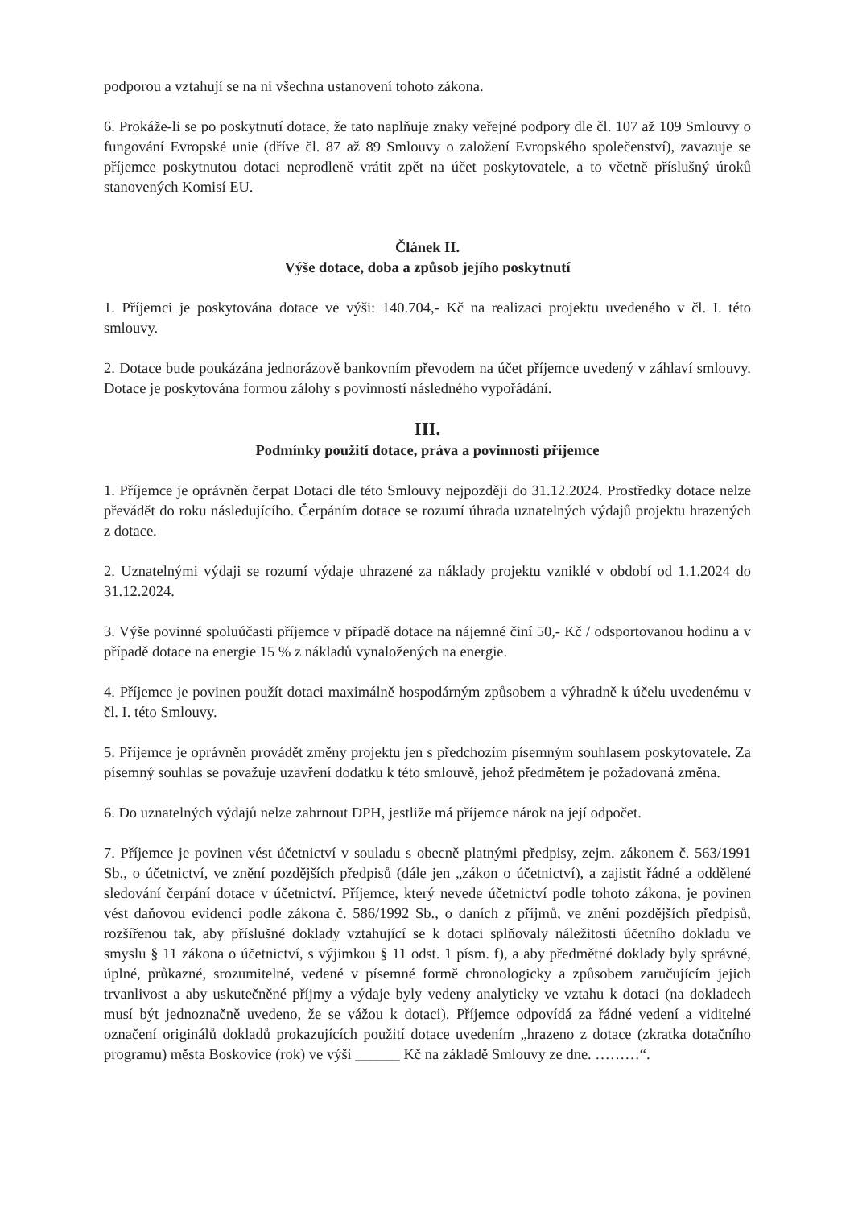podporou a vztahují se na ni všechna ustanovení tohoto zákona.
6. Prokáže-li se po poskytnutí dotace, že tato naplňuje znaky veřejné podpory dle čl. 107 až 109 Smlouvy o fungování Evropské unie (dříve čl. 87 až 89 Smlouvy o založení Evropského společenství), zavazuje se příjemce poskytnutou dotaci neprodleně vrátit zpět na účet poskytovatele, a to včetně příslušný úroků stanovených Komisí EU.
Článek II.
Výše dotace, doba a způsob jejího poskytnutí
1. Příjemci je poskytována dotace ve výši: 140.704,- Kč na realizaci projektu uvedeného v čl. I. této smlouvy.
2. Dotace bude poukázána jednorázově bankovním převodem na účet příjemce uvedený v záhlaví smlouvy. Dotace je poskytována formou zálohy s povinností následného vypořádání.
III.
Podmínky použití dotace, práva a povinnosti příjemce
1. Příjemce je oprávněn čerpat Dotaci dle této Smlouvy nejpozději do 31.12.2024. Prostředky dotace nelze převádět do roku následujícího. Čerpáním dotace se rozumí úhrada uznatelných výdajů projektu hrazených z dotace.
2. Uznatelnými výdaji se rozumí výdaje uhrazené za náklady projektu vzniklé v období od 1.1.2024 do 31.12.2024.
3. Výše povinné spoluúčasti příjemce v případě dotace na nájemné činí 50,- Kč / odsportovanou hodinu a v případě dotace na energie 15 % z nákladů vynaložených na energie.
4. Příjemce je povinen použít dotaci maximálně hospodárným způsobem a výhradně k účelu uvedenému v čl. I. této Smlouvy.
5. Příjemce je oprávněn provádět změny projektu jen s předchozím písemným souhlasem poskytovatele. Za písemný souhlas se považuje uzavření dodatku k této smlouvě, jehož předmětem je požadovaná změna.
6. Do uznatelných výdajů nelze zahrnout DPH, jestliže má příjemce nárok na její odpočet.
7. Příjemce je povinen vést účetnictví v souladu s obecně platnými předpisy, zejm. zákonem č. 563/1991 Sb., o účetnictví, ve znění pozdějších předpisů (dále jen „zákon o účetnictví), a zajistit řádné a oddělené sledování čerpání dotace v účetnictví. Příjemce, který nevede účetnictví podle tohoto zákona, je povinen vést daňovou evidenci podle zákona č. 586/1992 Sb., o daních z příjmů, ve znění pozdějších předpisů, rozšířenou tak, aby příslušné doklady vztahující se k dotaci splňovaly náležitosti účetního dokladu ve smyslu § 11 zákona o účetnictví, s výjimkou § 11 odst. 1 písm. f), a aby předmětné doklady byly správné, úplné, průkazné, srozumitelné, vedené v písemné formě chronologicky a způsobem zaručujícím jejich trvanlivost a aby uskutečněné příjmy a výdaje byly vedeny analyticky ve vztahu k dotaci (na dokladech musí být jednoznačně uvedeno, že se vážou k dotaci). Příjemce odpovídá za řádné vedení a viditelné označení originálů dokladů prokazujících použití dotace uvedením „hrazeno z dotace (zkratka dotačního programu) města Boskovice (rok) ve výši ______ Kč na základě Smlouvy ze dne. ………“.